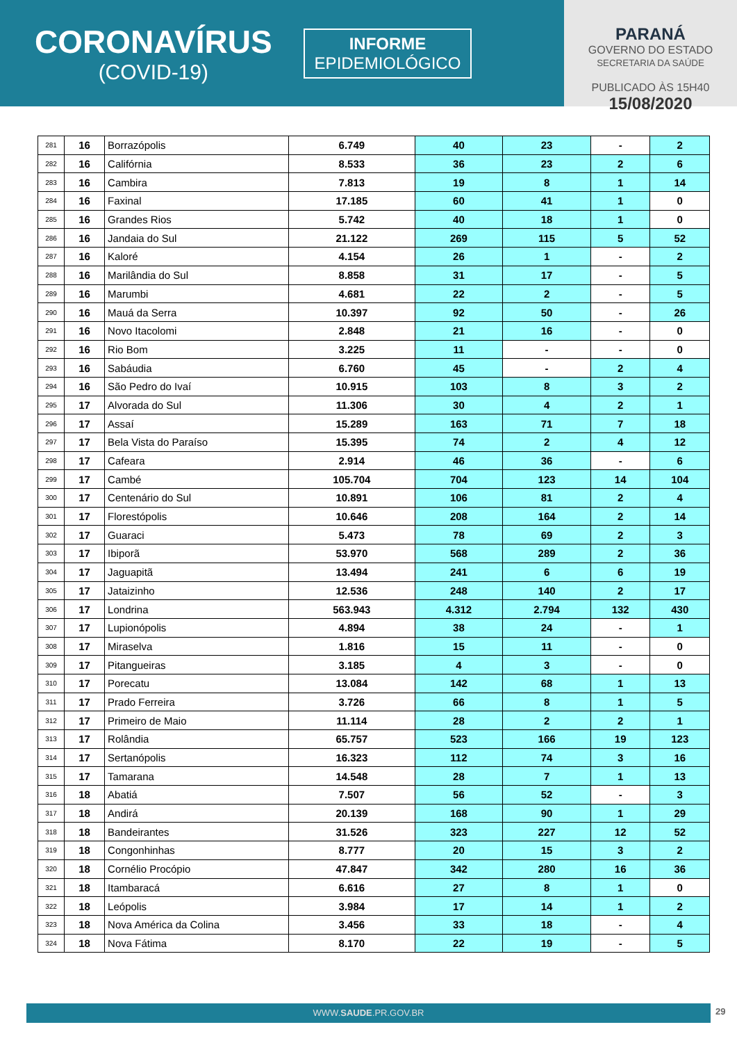CORONAVÍRUS
(COVID-19)
INFORME
EPIDEMIOLÓGICO
PARANÁ
GOVERNO DO ESTADO
SECRETARIA DA SAÚDE
PUBLICADO ÀS 15H40
15/08/2020
| 281 | 16 | Borrazópolis | 6.749 | 40 | 23 | - | 2 |
| 282 | 16 | Califórnia | 8.533 | 36 | 23 | 2 | 6 |
| 283 | 16 | Cambira | 7.813 | 19 | 8 | 1 | 14 |
| 284 | 16 | Faxinal | 17.185 | 60 | 41 | 1 | 0 |
| 285 | 16 | Grandes Rios | 5.742 | 40 | 18 | 1 | 0 |
| 286 | 16 | Jandaia do Sul | 21.122 | 269 | 115 | 5 | 52 |
| 287 | 16 | Kaloré | 4.154 | 26 | 1 | - | 2 |
| 288 | 16 | Marilândia do Sul | 8.858 | 31 | 17 | - | 5 |
| 289 | 16 | Marumbi | 4.681 | 22 | 2 | - | 5 |
| 290 | 16 | Mauá da Serra | 10.397 | 92 | 50 | - | 26 |
| 291 | 16 | Novo Itacolomi | 2.848 | 21 | 16 | - | 0 |
| 292 | 16 | Rio Bom | 3.225 | 11 | - | - | 0 |
| 293 | 16 | Sabáudia | 6.760 | 45 | - | 2 | 4 |
| 294 | 16 | São Pedro do Ivaí | 10.915 | 103 | 8 | 3 | 2 |
| 295 | 17 | Alvorada do Sul | 11.306 | 30 | 4 | 2 | 1 |
| 296 | 17 | Assaí | 15.289 | 163 | 71 | 7 | 18 |
| 297 | 17 | Bela Vista do Paraíso | 15.395 | 74 | 2 | 4 | 12 |
| 298 | 17 | Cafeara | 2.914 | 46 | 36 | - | 6 |
| 299 | 17 | Cambé | 105.704 | 704 | 123 | 14 | 104 |
| 300 | 17 | Centenário do Sul | 10.891 | 106 | 81 | 2 | 4 |
| 301 | 17 | Florestópolis | 10.646 | 208 | 164 | 2 | 14 |
| 302 | 17 | Guaraci | 5.473 | 78 | 69 | 2 | 3 |
| 303 | 17 | Ibiporã | 53.970 | 568 | 289 | 2 | 36 |
| 304 | 17 | Jaguapitã | 13.494 | 241 | 6 | 6 | 19 |
| 305 | 17 | Jataizinho | 12.536 | 248 | 140 | 2 | 17 |
| 306 | 17 | Londrina | 563.943 | 4.312 | 2.794 | 132 | 430 |
| 307 | 17 | Lupionópolis | 4.894 | 38 | 24 | - | 1 |
| 308 | 17 | Miraselva | 1.816 | 15 | 11 | - | 0 |
| 309 | 17 | Pitangueiras | 3.185 | 4 | 3 | - | 0 |
| 310 | 17 | Porecatu | 13.084 | 142 | 68 | 1 | 13 |
| 311 | 17 | Prado Ferreira | 3.726 | 66 | 8 | 1 | 5 |
| 312 | 17 | Primeiro de Maio | 11.114 | 28 | 2 | 2 | 1 |
| 313 | 17 | Rolândia | 65.757 | 523 | 166 | 19 | 123 |
| 314 | 17 | Sertanópolis | 16.323 | 112 | 74 | 3 | 16 |
| 315 | 17 | Tamarana | 14.548 | 28 | 7 | 1 | 13 |
| 316 | 18 | Abatiá | 7.507 | 56 | 52 | - | 3 |
| 317 | 18 | Andirá | 20.139 | 168 | 90 | 1 | 29 |
| 318 | 18 | Bandeirantes | 31.526 | 323 | 227 | 12 | 52 |
| 319 | 18 | Congonhinhas | 8.777 | 20 | 15 | 3 | 2 |
| 320 | 18 | Cornélio Procópio | 47.847 | 342 | 280 | 16 | 36 |
| 321 | 18 | Itambaracá | 6.616 | 27 | 8 | 1 | 0 |
| 322 | 18 | Leópolis | 3.984 | 17 | 14 | 1 | 2 |
| 323 | 18 | Nova América da Colina | 3.456 | 33 | 18 | - | 4 |
| 324 | 18 | Nova Fátima | 8.170 | 22 | 19 | - | 5 |
WWW.SAUDE.PR.GOV.BR 29